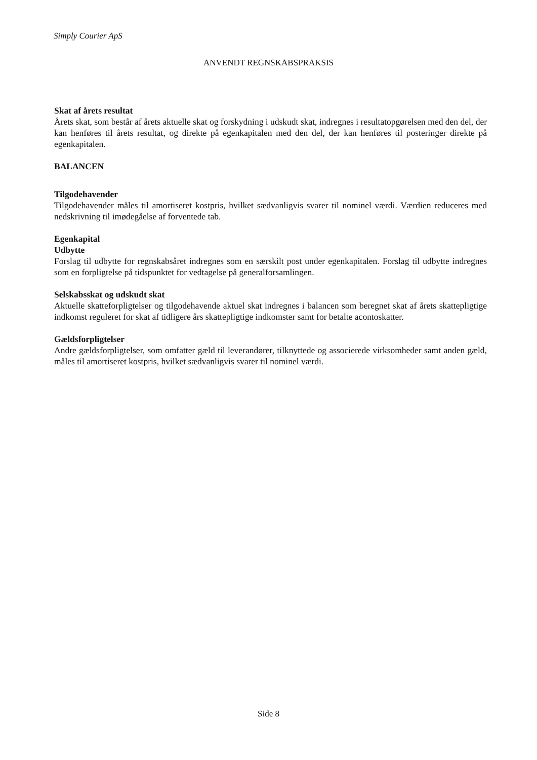Simply Courier ApS
ANVENDT REGNSKABSPRAKSIS
Skat af årets resultat
Årets skat, som består af årets aktuelle skat og forskydning i udskudt skat, indregnes i resultatopgørelsen med den del, der kan henføres til årets resultat, og direkte på egenkapitalen med den del, der kan henføres til posteringer direkte på egenkapitalen.
BALANCEN
Tilgodehavender
Tilgodehavender måles til amortiseret kostpris, hvilket sædvanligvis svarer til nominel værdi. Værdien reduceres med nedskrivning til imødegåelse af forventede tab.
Egenkapital
Udbytte
Forslag til udbytte for regnskabsåret indregnes som en særskilt post under egenkapitalen. Forslag til udbytte indregnes som en forpligtelse på tidspunktet for vedtagelse på generalforsamlingen.
Selskabsskat og udskudt skat
Aktuelle skatteforpligtelser og tilgodehavende aktuel skat indregnes i balancen som beregnet skat af årets skattepligtige indkomst reguleret for skat af tidligere års skattepligtige indkomster samt for betalte acontoskatter.
Gældsforpligtelser
Andre gældsforpligtelser, som omfatter gæld til leverandører, tilknyttede og associerede virksomheder samt anden gæld, måles til amortiseret kostpris, hvilket sædvanligvis svarer til nominel værdi.
Side 8